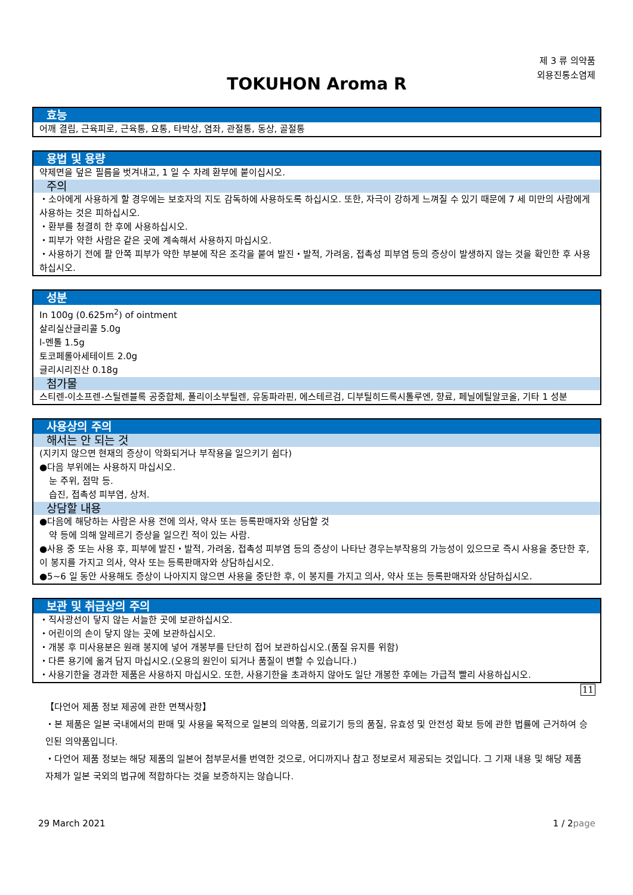제 3 류 의약품
외용진통소염제
TOKUHON Aroma R
효능
어깨 결림, 근육피로, 근육통, 요통, 타박상, 염좌, 관절통, 동상, 골절통
용법 및 용량
약제면을 덮은 필름을 벗겨내고, 1 일 수 차례 환부에 붙이십시오.
주의
・소아에게 사용하게 할 경우에는 보호자의 지도 감독하에 사용하도록 하십시오. 또한, 자극이 강하게 느껴질 수 있기 때문에 7 세 미만의 사람에게 사용하는 것은 피하십시오.
・환부를 청결히 한 후에 사용하십시오.
・피부가 약한 사람은 같은 곳에 계속해서 사용하지 마십시오.
・사용하기 전에 팔 안쪽 피부가 약한 부분에 작은 조각을 붙여 발진・발적, 가려움, 접촉성 피부염 등의 증상이 발생하지 않는 것을 확인한 후 사용하십시오.
성분
In 100g (0.625m<sup>2</sup>) of ointment
살리실산글리콜 5.0g
l-멘톨 1.5g
토코페롤아세테이트 2.0g
글리시리진산 0.18g
첨가물
스티렌-이소프렌-스틸렌블록 공중합체, 폴리이소부틸렌, 유동파라핀, 에스테르검, 디부틸히드록시톨루엔, 향료, 페닐에틸알코올, 기타 1 성분
사용상의 주의
해서는 안 되는 것
(지키지 않으면 현재의 증상이 악화되거나 부작용을 일으키기 쉽다)
●다음 부위에는 사용하지 마십시오.
눈 주위, 점막 등.
습진, 접촉성 피부염, 상처.
상담할 내용
●다음에 해당하는 사람은 사용 전에 의사, 약사 또는 등록판매자와 상담할 것
약 등에 의해 알레르기 증상을 일으킨 적이 있는 사람.
●사용 중 또는 사용 후, 피부에 발진・발적, 가려움, 접촉성 피부염 등의 증상이 나타난 경우는부작용의 가능성이 있으므로 즉시 사용을 중단한 후, 이 봉지를 가지고 의사, 약사 또는 등록판매자와 상담하십시오.
●5~6 일 동안 사용해도 증상이 나아지지 않으면 사용을 중단한 후, 이 봉지를 가지고 의사, 약사 또는 등록판매자와 상담하십시오.
보관 및 취급상의 주의
・직사광선이 닿지 않는 서늘한 곳에 보관하십시오.
・어린이의 손이 닿지 않는 곳에 보관하십시오.
・개봉 후 미사용분은 원래 봉지에 넣어 개봉부를 단단히 접어 보관하십시오.(품질 유지를 위함)
・다른 용기에 옮겨 담지 마십시오.(오용의 원인이 되거나 품질이 변할 수 있습니다.)
・사용기한을 경과한 제품은 사용하지 마십시오. 또한, 사용기한을 초과하지 않아도 일단 개봉한 후에는 가급적 빨리 사용하십시오.
11
【다언어 제품 정보 제공에 관한 면책사항】
・본 제품은 일본 국내에서의 판매 및 사용을 목적으로 일본의 의약품, 의료기기 등의 품질, 유효성 및 안전성 확보 등에 관한 법률에 근거하여 승인된 의약품입니다.
・다언어 제품 정보는 해당 제품의 일본어 첨부문서를 번역한 것으로, 어디까지나 참고 정보로서 제공되는 것입니다. 그 기재 내용 및 해당 제품 자체가 일본 국외의 법규에 적합하다는 것을 보증하지는 않습니다.
29 March 2021 1 / 2page